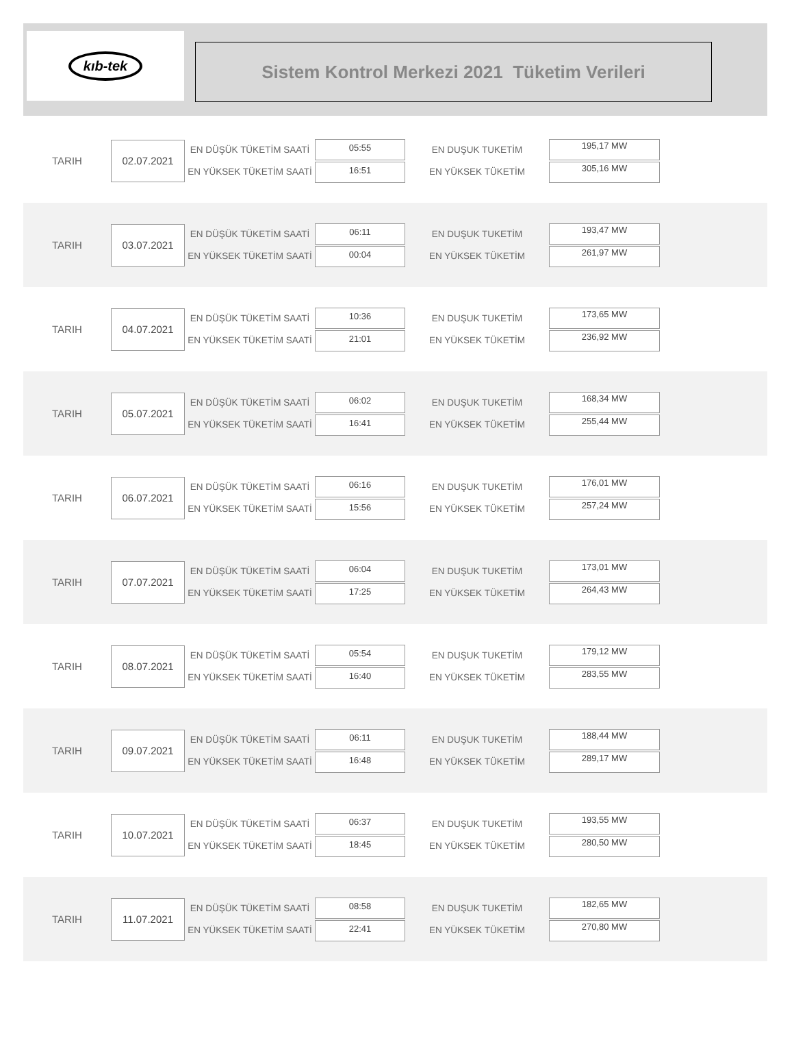kıb-tek
Sistem Kontrol Merkezi 2021 Tüketim Verileri
TARIH
02.07.2021
EN DÜŞÜK TÜKETİM SAATİ
EN YÜKSEK TÜKETİM SAATİ
05:55
16:51
EN DUŞUK TUKETİM
EN YÜKSEK TÜKETİM
195,17 MW
305,16 MW
TARIH
03.07.2021
EN DÜŞÜK TÜKETİM SAATİ
EN YÜKSEK TÜKETİM SAATİ
06:11
00:04
EN DUŞUK TUKETİM
EN YÜKSEK TÜKETİM
193,47 MW
261,97 MW
TARIH
04.07.2021
EN DÜŞÜK TÜKETİM SAATİ
EN YÜKSEK TÜKETİM SAATİ
10:36
21:01
EN DUŞUK TUKETİM
EN YÜKSEK TÜKETİM
173,65 MW
236,92 MW
TARIH
05.07.2021
EN DÜŞÜK TÜKETİM SAATİ
EN YÜKSEK TÜKETİM SAATİ
06:02
16:41
EN DUŞUK TUKETİM
EN YÜKSEK TÜKETİM
168,34 MW
255,44 MW
TARIH
06.07.2021
EN DÜŞÜK TÜKETİM SAATİ
EN YÜKSEK TÜKETİM SAATİ
06:16
15:56
EN DUŞUK TUKETİM
EN YÜKSEK TÜKETİM
176,01 MW
257,24 MW
TARIH
07.07.2021
EN DÜŞÜK TÜKETİM SAATİ
EN YÜKSEK TÜKETİM SAATİ
06:04
17:25
EN DUŞUK TUKETİM
EN YÜKSEK TÜKETİM
173,01 MW
264,43 MW
TARIH
08.07.2021
EN DÜŞÜK TÜKETİM SAATİ
EN YÜKSEK TÜKETİM SAATİ
05:54
16:40
EN DUŞUK TUKETİM
EN YÜKSEK TÜKETİM
179,12 MW
283,55 MW
TARIH
09.07.2021
EN DÜŞÜK TÜKETİM SAATİ
EN YÜKSEK TÜKETİM SAATİ
06:11
16:48
EN DUŞUK TUKETİM
EN YÜKSEK TÜKETİM
188,44 MW
289,17 MW
TARIH
10.07.2021
EN DÜŞÜK TÜKETİM SAATİ
EN YÜKSEK TÜKETİM SAATİ
06:37
18:45
EN DUŞUK TUKETİM
EN YÜKSEK TÜKETİM
193,55 MW
280,50 MW
TARIH
11.07.2021
EN DÜŞÜK TÜKETİM SAATİ
EN YÜKSEK TÜKETİM SAATİ
08:58
22:41
EN DUŞUK TUKETİM
EN YÜKSEK TÜKETİM
182,65 MW
270,80 MW